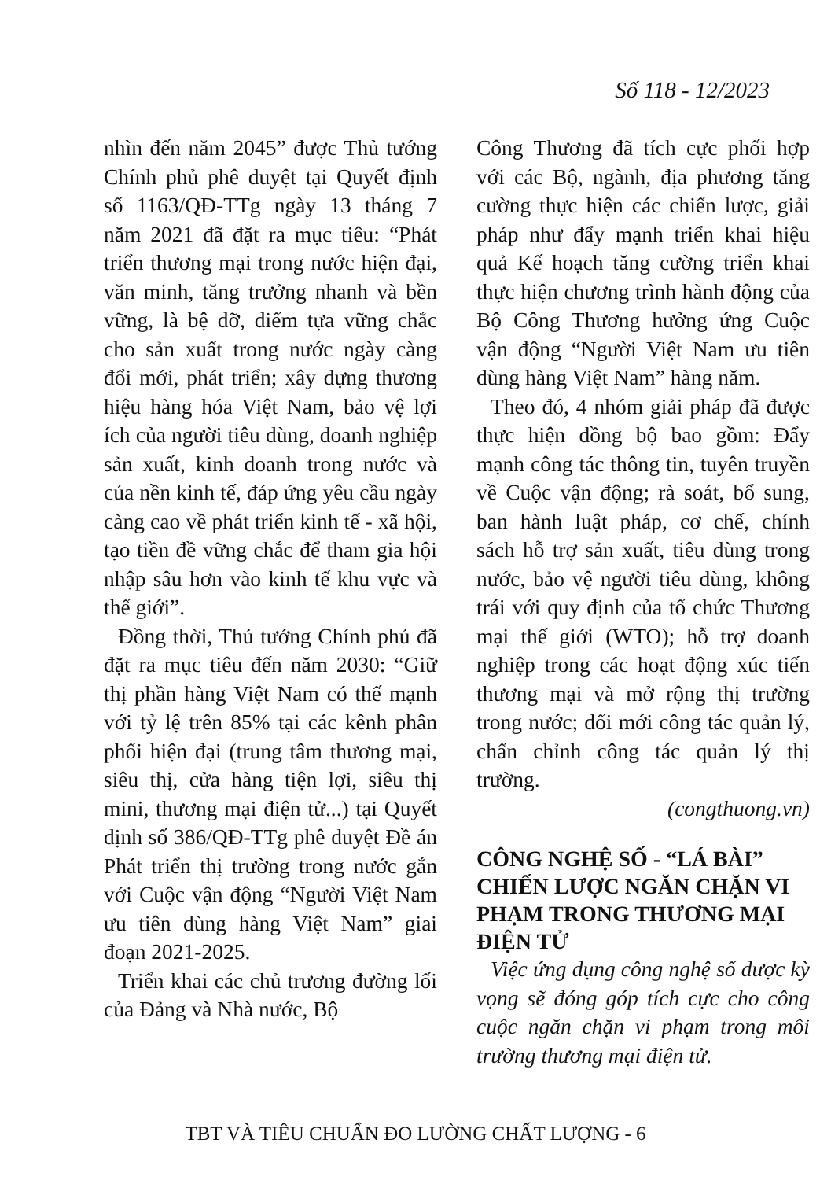Số 118 - 12/2023
nhìn đến năm 2045” được Thủ tướng Chính phủ phê duyệt tại Quyết định số 1163/QĐ-TTg ngày 13 tháng 7 năm 2021 đã đặt ra mục tiêu: “Phát triển thương mại trong nước hiện đại, văn minh, tăng trưởng nhanh và bền vững, là bệ đỡ, điểm tựa vững chắc cho sản xuất trong nước ngày càng đổi mới, phát triển; xây dựng thương hiệu hàng hóa Việt Nam, bảo vệ lợi ích của người tiêu dùng, doanh nghiệp sản xuất, kinh doanh trong nước và của nền kinh tế, đáp ứng yêu cầu ngày càng cao về phát triển kinh tế - xã hội, tạo tiền đề vững chắc để tham gia hội nhập sâu hơn vào kinh tế khu vực và thế giới”.
Đồng thời, Thủ tướng Chính phủ đã đặt ra mục tiêu đến năm 2030: “Giữ thị phần hàng Việt Nam có thế mạnh với tỷ lệ trên 85% tại các kênh phân phối hiện đại (trung tâm thương mại, siêu thị, cửa hàng tiện lợi, siêu thị mini, thương mại điện tử...) tại Quyết định số 386/QĐ-TTg phê duyệt Đề án Phát triển thị trường trong nước gắn với Cuộc vận động “Người Việt Nam ưu tiên dùng hàng Việt Nam” giai đoạn 2021-2025.
Triển khai các chủ trương đường lối của Đảng và Nhà nước, Bộ
Công Thương đã tích cực phối hợp với các Bộ, ngành, địa phương tăng cường thực hiện các chiến lược, giải pháp như đẩy mạnh triển khai hiệu quả Kế hoạch tăng cường triển khai thực hiện chương trình hành động của Bộ Công Thương hưởng ứng Cuộc vận động “Người Việt Nam ưu tiên dùng hàng Việt Nam” hàng năm.
Theo đó, 4 nhóm giải pháp đã được thực hiện đồng bộ bao gồm: Đẩy mạnh công tác thông tin, tuyên truyền về Cuộc vận động; rà soát, bổ sung, ban hành luật pháp, cơ chế, chính sách hỗ trợ sản xuất, tiêu dùng trong nước, bảo vệ người tiêu dùng, không trái với quy định của tổ chức Thương mại thế giới (WTO); hỗ trợ doanh nghiệp trong các hoạt động xúc tiến thương mại và mở rộng thị trường trong nước; đổi mới công tác quản lý, chấn chỉnh công tác quản lý thị trường.
(congthuong.vn)
CÔNG NGHỆ SỐ - “LÁ BÀI” CHIẾN LƯỢC NGĂN CHẶN VI PHẠM TRONG THƯƠNG MẠI ĐIỆN TỬ
Việc ứng dụng công nghệ số được kỳ vọng sẽ đóng góp tích cực cho công cuộc ngăn chặn vi phạm trong môi trường thương mại điện tử.
TBT VÀ TIÊU CHUẨN ĐO LƯỜNG CHẤT LƯỢNG - 6